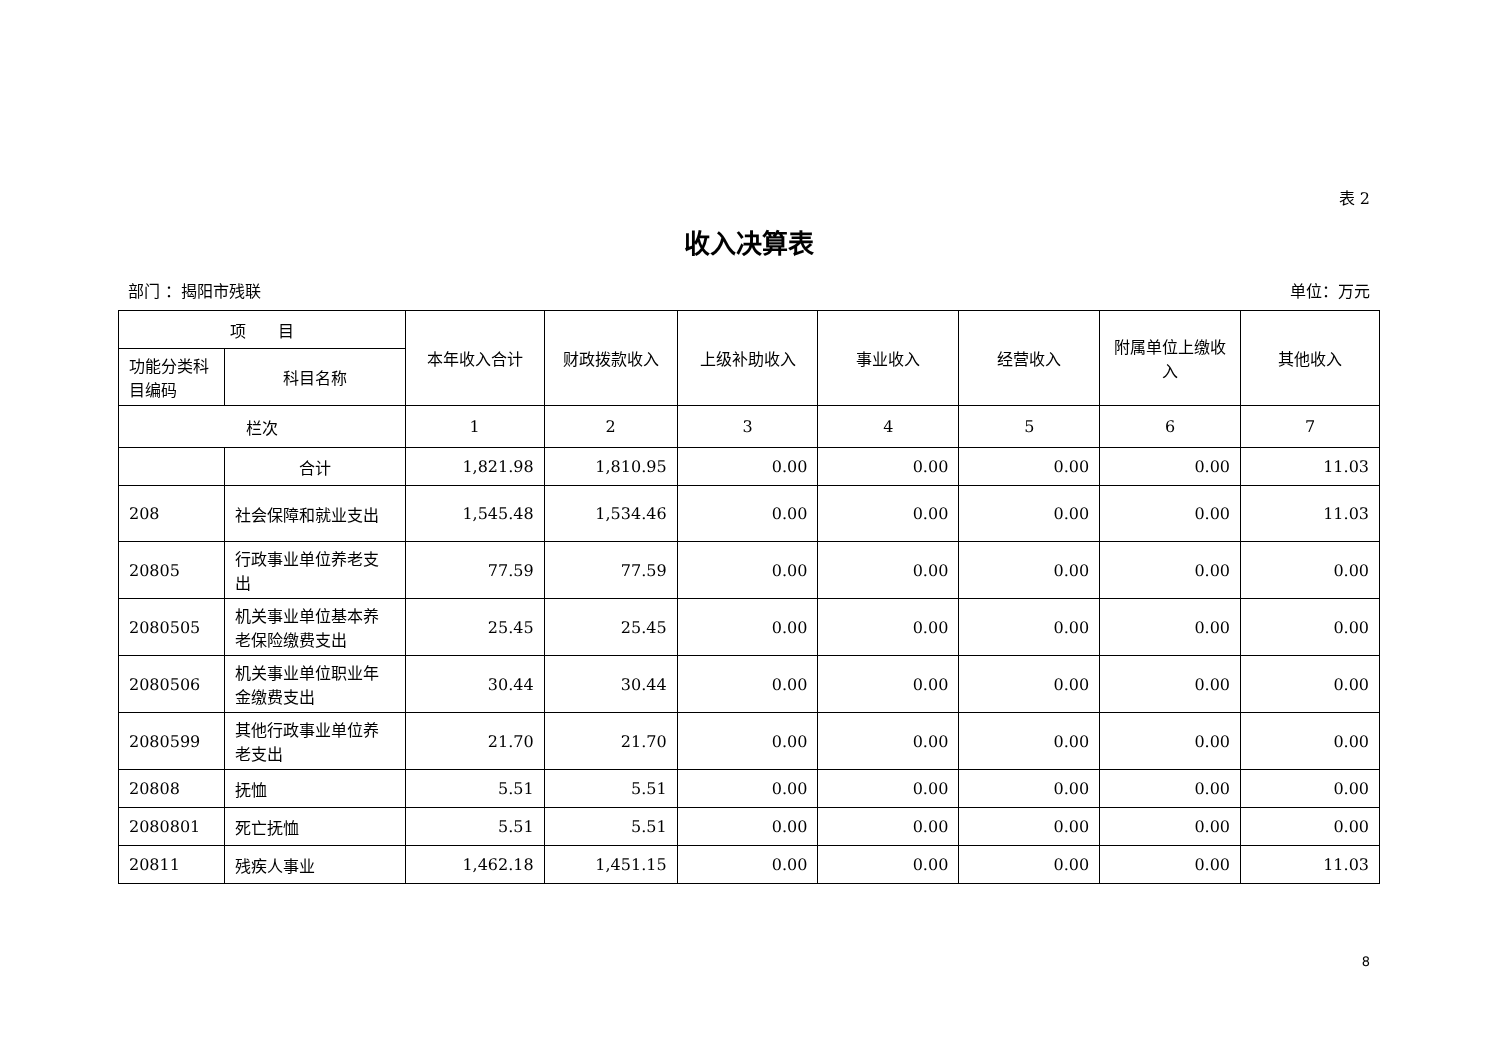表 2
收入决算表
部门 ：揭阳市残联 单位：万元
| 项 目 | | 本年收入合计 | 财政拨款收入 | 上级补助收入 | 事业收入 | 经营收入 | 附属单位上缴收入 | 其他收入 |
| --- | --- | --- | --- | --- | --- | --- | --- | --- |
| 功能分类科目编码 | 科目名称 | | | | | | | |
| 栏次 | | 1 | 2 | 3 | 4 | 5 | 6 | 7 |
| | 合计 | 1,821.98 | 1,810.95 | 0.00 | 0.00 | 0.00 | 0.00 | 11.03 |
| 208 | 社会保障和就业支出 | 1,545.48 | 1,534.46 | 0.00 | 0.00 | 0.00 | 0.00 | 11.03 |
| 20805 | 行政事业单位养老支出 | 77.59 | 77.59 | 0.00 | 0.00 | 0.00 | 0.00 | 0.00 |
| 2080505 | 机关事业单位基本养老保险缴费支出 | 25.45 | 25.45 | 0.00 | 0.00 | 0.00 | 0.00 | 0.00 |
| 2080506 | 机关事业单位职业年金缴费支出 | 30.44 | 30.44 | 0.00 | 0.00 | 0.00 | 0.00 | 0.00 |
| 2080599 | 其他行政事业单位养老支出 | 21.70 | 21.70 | 0.00 | 0.00 | 0.00 | 0.00 | 0.00 |
| 20808 | 抚恤 | 5.51 | 5.51 | 0.00 | 0.00 | 0.00 | 0.00 | 0.00 |
| 2080801 | 死亡抚恤 | 5.51 | 5.51 | 0.00 | 0.00 | 0.00 | 0.00 | 0.00 |
| 20811 | 残疾人事业 | 1,462.18 | 1,451.15 | 0.00 | 0.00 | 0.00 | 0.00 | 11.03 |
8